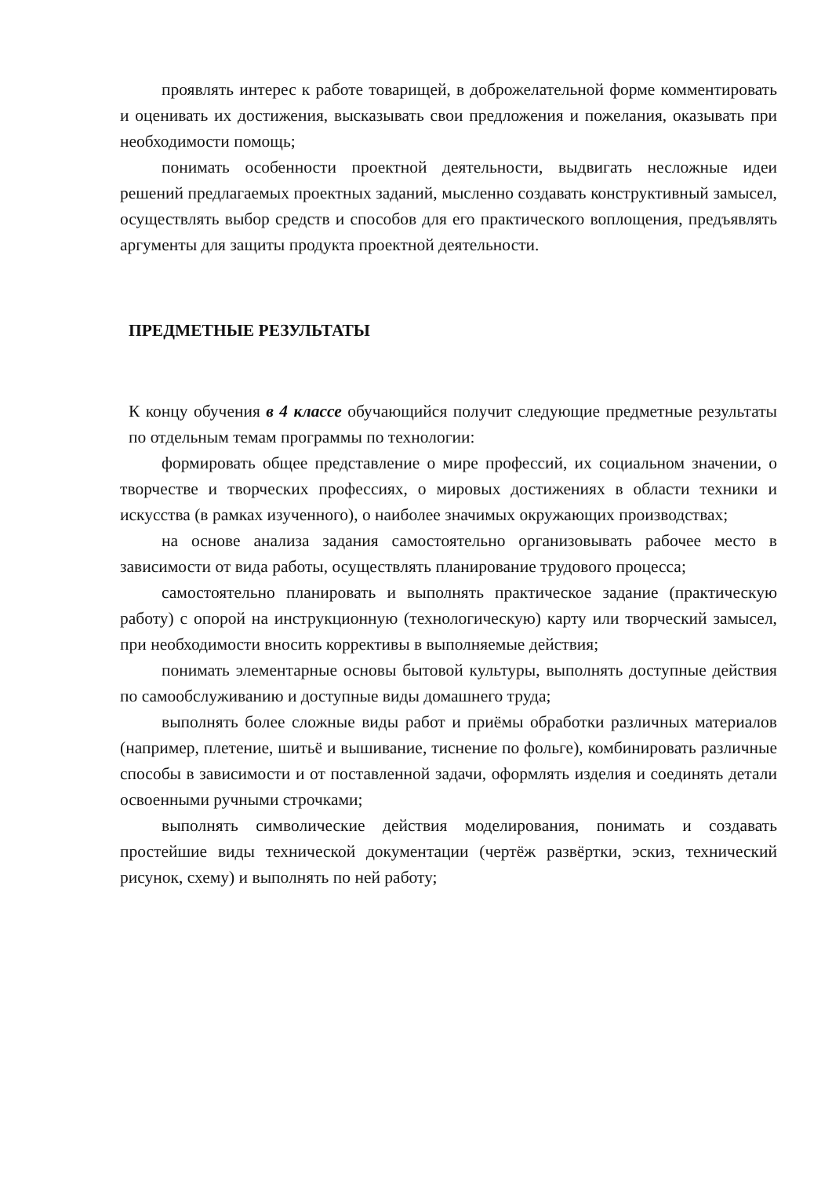проявлять интерес к работе товарищей, в доброжелательной форме комментировать и оценивать их достижения, высказывать свои предложения и пожелания, оказывать при необходимости помощь;
понимать особенности проектной деятельности, выдвигать несложные идеи решений предлагаемых проектных заданий, мысленно создавать конструктивный замысел, осуществлять выбор средств и способов для его практического воплощения, предъявлять аргументы для защиты продукта проектной деятельности.
ПРЕДМЕТНЫЕ РЕЗУЛЬТАТЫ
К концу обучения в 4 классе обучающийся получит следующие предметные результаты по отдельным темам программы по технологии:
формировать общее представление о мире профессий, их социальном значении, о творчестве и творческих профессиях, о мировых достижениях в области техники и искусства (в рамках изученного), о наиболее значимых окружающих производствах;
на основе анализа задания самостоятельно организовывать рабочее место в зависимости от вида работы, осуществлять планирование трудового процесса;
самостоятельно планировать и выполнять практическое задание (практическую работу) с опорой на инструкционную (технологическую) карту или творческий замысел, при необходимости вносить коррективы в выполняемые действия;
понимать элементарные основы бытовой культуры, выполнять доступные действия по самообслуживанию и доступные виды домашнего труда;
выполнять более сложные виды работ и приёмы обработки различных материалов (например, плетение, шитьё и вышивание, тиснение по фольге), комбинировать различные способы в зависимости и от поставленной задачи, оформлять изделия и соединять детали освоенными ручными строчками;
выполнять символические действия моделирования, понимать и создавать простейшие виды технической документации (чертёж развёртки, эскиз, технический рисунок, схему) и выполнять по ней работу;